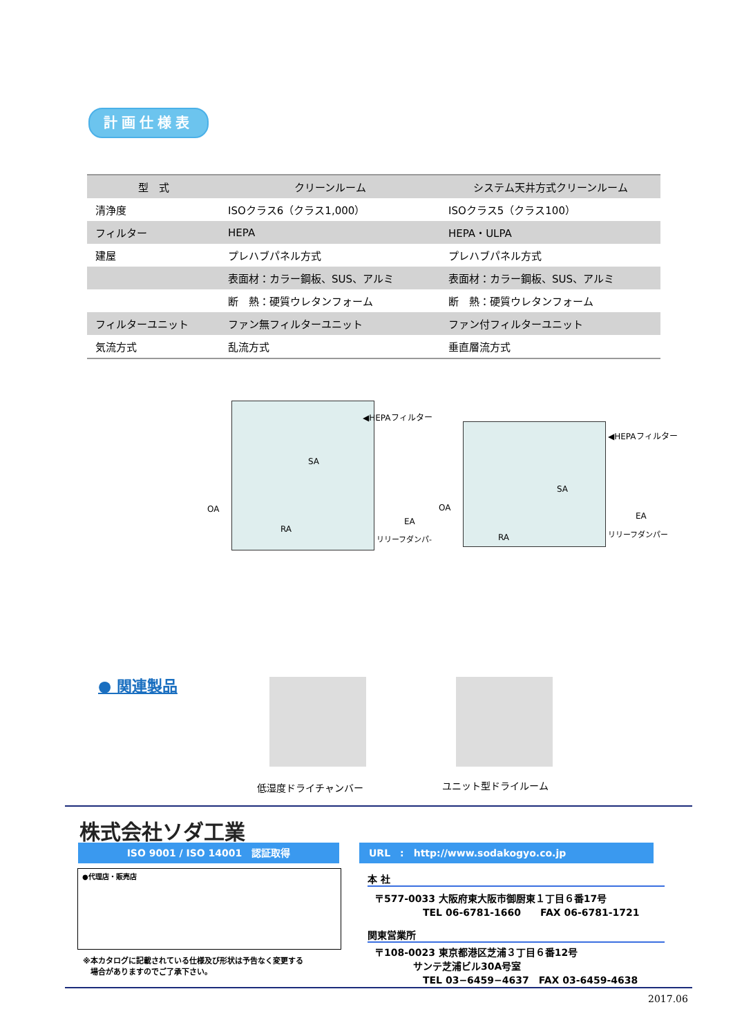計画仕様表
| 型 式 | クリーンルーム | システム天井方式クリーンルーム |
| --- | --- | --- |
| 清浄度 | ISOクラス6（クラス1,000） | ISOクラス5（クラス100） |
| フィルター | HEPA | HEPA・ULPA |
| 建屋 | プレハブパネル方式 | プレハブパネル方式 |
| | 表面材：カラー鋼板、SUS、アルミ | 表面材：カラー鋼板、SUS、アルミ |
| | 断 熱：硬質ウレタンフォーム | 断 熱：硬質ウレタンフォーム |
| フィルターユニット | ファン無フィルターユニット | ファン付フィルターユニット |
| 気流方式 | 乱流方式 | 垂直層流方式 |
SA
RA
◀HEPAフィルター
OA
EA
リリーフダンパ-
SA
RA
◀HEPAフィルター
OA
EA
リリーフダンパー
● 関連製品
低湿度ドライチャンバー ユニット型ドライルーム
株式会社ソダ工業
ISO 9001 / ISO 14001　認証取得 URL　:　http://www.sodakogyo.co.jp
●代理店・販売店
※本カタログに記載されている仕様及び形状は予告なく変更する
　場合がありますのでご了承下さい。
本 社
〒577-0033 大阪府東大阪市御厨東１丁目６番17号
　　　　　TEL 06-6781-1660　　FAX 06-6781-1721
関東営業所
〒108-0023 東京都港区芝浦３丁目６番12号
　　　　サンテ芝浦ビル30A号室
　　　　　TEL 03−6459−4637　FAX 03-6459-4638
2017.06